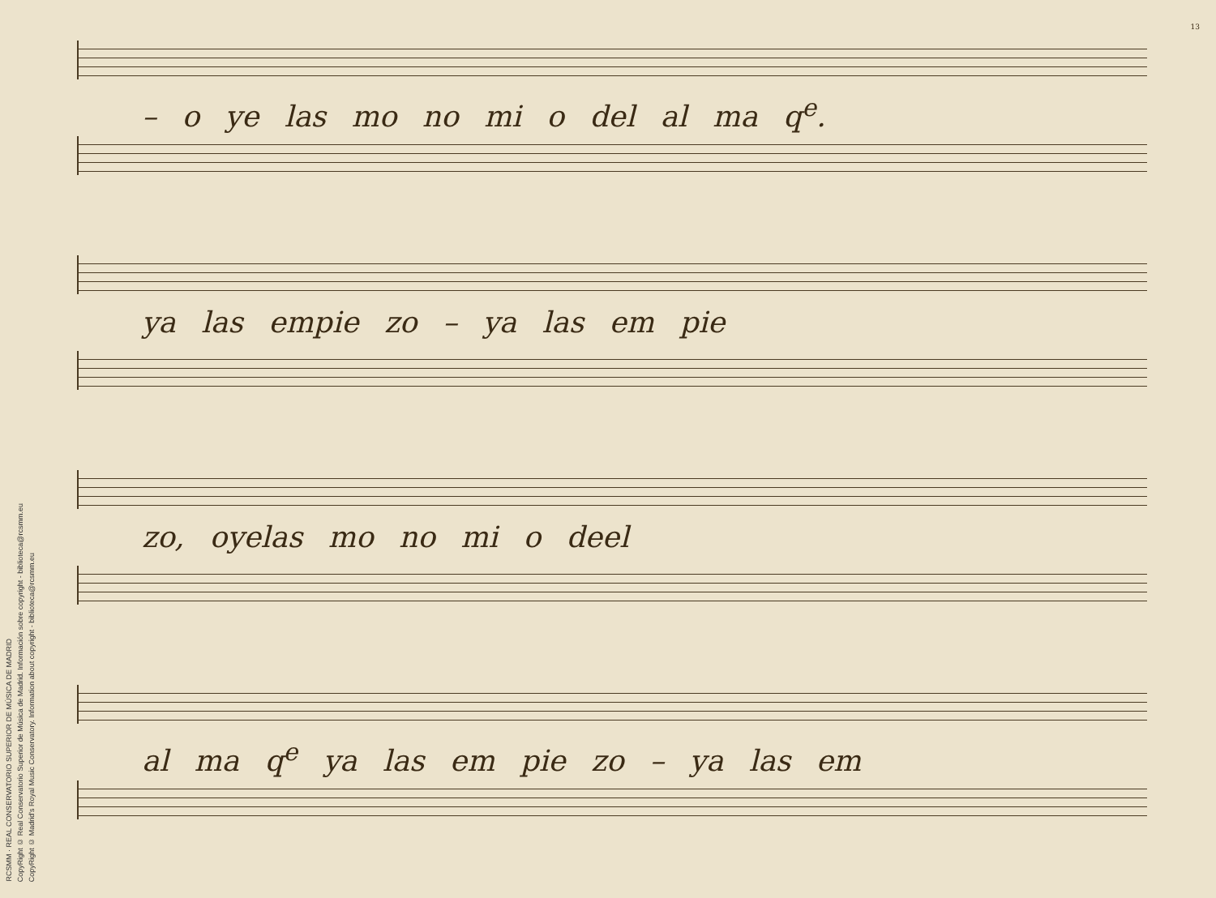RCSMM · REAL CONSERVATORIO SUPERIOR DE MÚSICA DE MADRID
CopyRight © Real Conservatorio Superior de Música de Madrid. Información sobre copyright - biblioteca@rcsmm.eu
CopyRight © Madrid's Royal Music Conservatory. Information about copyright - biblioteca@rcsmm.eu
13
– o ye las mo no mi o del al ma q<sup>e</sup>.
ya las empie zo – ya las em pie
zo, oyelas mo no mi o deel
al ma q<sup>e</sup> ya las em pie zo – ya las em